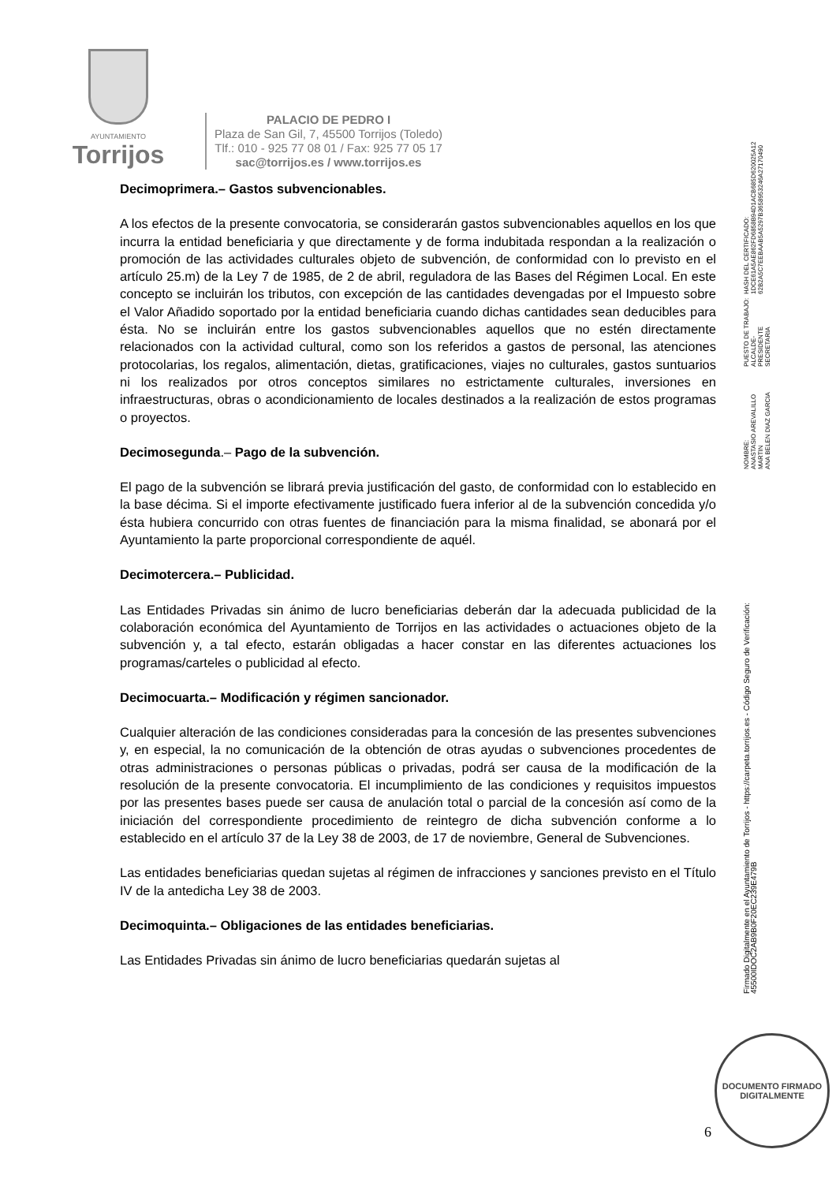AYUNTAMIENTO
Torrijos
PALACIO DE PEDRO I
Plaza de San Gil, 7, 45500 Torrijos (Toledo)
Tlf.: 010 - 925 77 08 01 / Fax: 925 77 05 17
sac@torrijos.es / www.torrijos.es
Decimoprimera.– Gastos subvencionables.
A los efectos de la presente convocatoria, se considerarán gastos subvencionables aquellos en los que incurra la entidad beneficiaria y que directamente y de forma indubitada respondan a la realización o promoción de las actividades culturales objeto de subvención, de conformidad con lo previsto en el artículo 25.m) de la Ley 7 de 1985, de 2 de abril, reguladora de las Bases del Régimen Local. En este concepto se incluirán los tributos, con excepción de las cantidades devengadas por el Impuesto sobre el Valor Añadido soportado por la entidad beneficiaria cuando dichas cantidades sean deducibles para ésta. No se incluirán entre los gastos subvencionables aquellos que no estén directamente relacionados con la actividad cultural, como son los referidos a gastos de personal, las atenciones protocolarias, los regalos, alimentación, dietas, gratificaciones, viajes no culturales, gastos suntuarios ni los realizados por otros conceptos similares no estrictamente culturales, inversiones en infraestructuras, obras o acondicionamiento de locales destinados a la realización de estos programas o proyectos.
Decimosegunda.– Pago de la subvención.
El pago de la subvención se librará previa justificación del gasto, de conformidad con lo establecido en la base décima. Si el importe efectivamente justificado fuera inferior al de la subvención concedida y/o ésta hubiera concurrido con otras fuentes de financiación para la misma finalidad, se abonará por el Ayuntamiento la parte proporcional correspondiente de aquél.
Decimotercera.– Publicidad.
Las Entidades Privadas sin ánimo de lucro beneficiarias deberán dar la adecuada publicidad de la colaboración económica del Ayuntamiento de Torrijos en las actividades o actuaciones objeto de la subvención y, a tal efecto, estarán obligadas a hacer constar en las diferentes actuaciones los programas/carteles o publicidad al efecto.
Decimocuarta.– Modificación y régimen sancionador.
Cualquier alteración de las condiciones consideradas para la concesión de las presentes subvenciones y, en especial, la no comunicación de la obtención de otras ayudas o subvenciones procedentes de otras administraciones o personas públicas o privadas, podrá ser causa de la modificación de la resolución de la presente convocatoria. El incumplimiento de las condiciones y requisitos impuestos por las presentes bases puede ser causa de anulación total o parcial de la concesión así como de la iniciación del correspondiente procedimiento de reintegro de dicha subvención conforme a lo establecido en el artículo 37 de la Ley 38 de 2003, de 17 de noviembre, General de Subvenciones.
Las entidades beneficiarias quedan sujetas al régimen de infracciones y sanciones previsto en el Título IV de la antedicha Ley 38 de 2003.
Decimoquinta.– Obligaciones de las entidades beneficiarias.
Las Entidades Privadas sin ánimo de lucro beneficiarias quedarán sujetas al
Firmado Digitalmente en el Ayuntamiento de Torrijos - https://carpeta.torrijos.es - Código Seguro de Verificación: 45500IDOC2AB9B0F20EC239E479B
NOMBRE:
ANASTASIO AREVALILLO MARTIN
ANA BELEN DIAZ GARCIA
PUESTO DE TRABAJO:
ALCALDE-PRESIDENTE
SECRETARIA
HASH DEL CERTIFICADO:
1DCE61A5AE862FD6858B94D1ACB685D620025A12
62B2A5C7EEBAAB5A5297B3658953246A27170490
DOCUMENTO FIRMADO
DIGITALMENTE
6